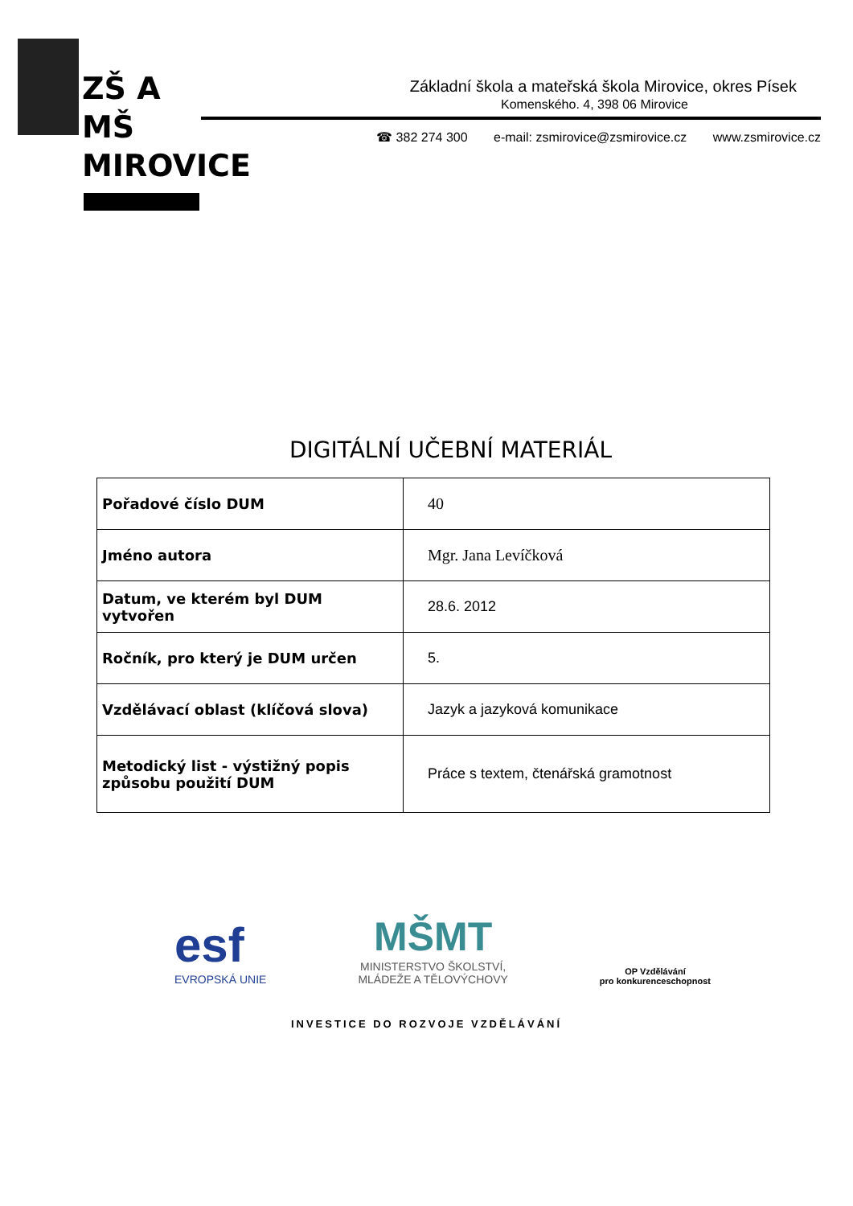ZŠ A MŠ
MIROVICE
Základní škola a mateřská škola Mirovice, okres Písek
Komenského. 4, 398 06 Mirovice
☎ 382 274 300 e-mail: zsmirovice@zsmirovice.cz www.zsmirovice.cz
DIGITÁLNÍ UČEBNÍ MATERIÁL
| Pořadové číslo DUM | 40 |
| Jméno autora | Mgr. Jana Levíčková |
| Datum, ve kterém byl DUM vytvořen | 28.6. 2012 |
| Ročník, pro který je DUM určen | 5. |
| Vzdělávací oblast (klíčová slova) | Jazyk a jazyková komunikace |
| Metodický list - výstižný popis způsobu použití DUM | Práce s textem, čtenářská gramotnost |
esf
EVROPSKÁ UNIE
MŠMT
MINISTERSTVO ŠKOLSTVÍ,
MLÁDEŽE A TĚLOVÝCHOVY
OP Vzdělávání
pro konkurenceschopnost
INVESTICE DO ROZVOJE VZDĚLÁVÁNÍ